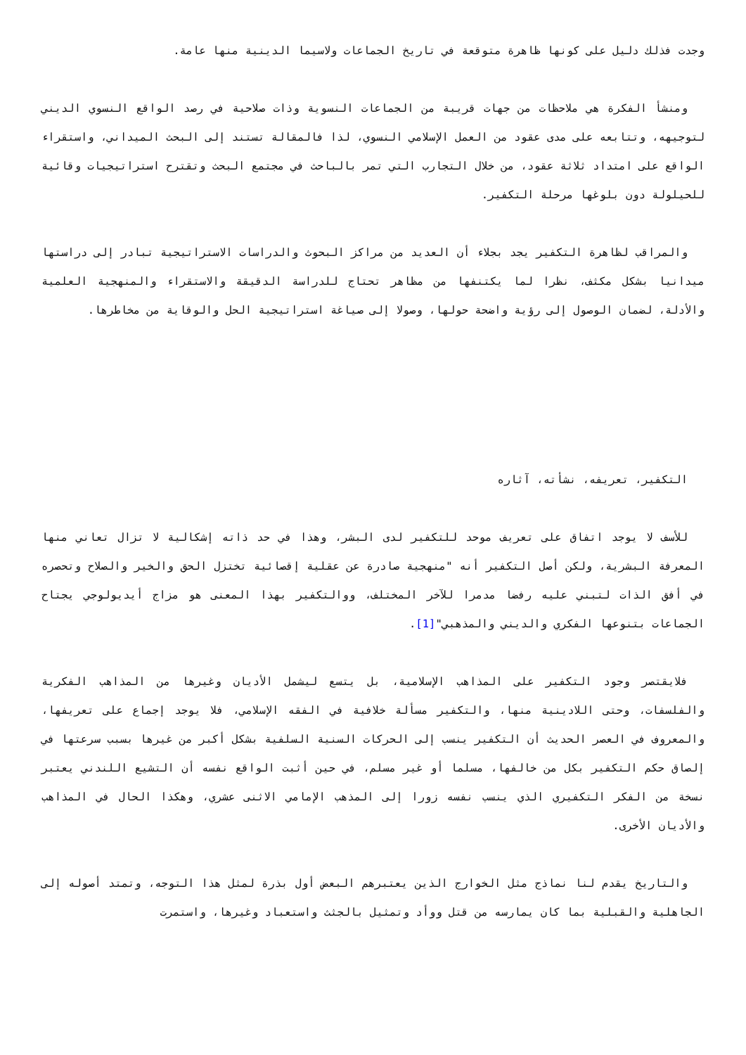وجدت فذلك دليل على كونها ظاهرة متوقعة في تاريخ الجماعات ولاسيما الدينية منها عامة.
ومنشأ الفكرة هي ملاحظات من جهات قريبة من الجماعات النسوية وذات صلاحية في رصد الواقع النسوي الديني لتوجيهه، وتتابعه على مدى عقود من العمل الإسلامي النسوي، لذا فالمقالة تستند إلى البحث الميداني، واستقراء الواقع على امتداد ثلاثة عقود، من خلال التجارب التي تمر بالباحث في مجتمع البحث وتقترح استراتيجيات وقائية للحيلولة دون بلوغها مرحلة التكفير.
والمراقب لظاهرة التكفير يجد بجلاء أن العديد من مراكز البحوث والدراسات الاستراتيجية تبادر إلى دراستها ميدانيا بشكل مكثف، نظرا لما يكتنفها من مظاهر تحتاج للدراسة الدقيقة والاستقراء والمنهجية العلمية والأدلة، لضمان الوصول إلى رؤية واضحة حولها، وصولا إلى صياغة استراتيجية الحل والوقاية من مخاطرها.
التكفير، تعريفه، نشأته، آثاره
للأسف لا يوجد اتفاق على تعريف موحد للتكفير لدى البشر، وهذا في حد ذاته إشكالية لا تزال تعاني منها المعرفة البشرية، ولكن أصل التكفير أنه "منهجية صادرة عن عقلية إقصائية تختزل الحق والخير والصلاح وتحصره في أفق الذات لتبني عليه رفضا مدمرا للآخر المختلف، ووالتكفير بهذا المعنى هو مزاج أيديولوجي يجتاح الجماعات بتنوعها الفكري والديني والمذهبي"[1].
فلايقتصر وجود التكفير على المذاهب الإسلامية، بل يتسع ليشمل الأديان وغيرها من المذاهب الفكرية والفلسفات، وحتى اللادينية منها، والتكفير مسألة خلافية في الفقه الإسلامي، فلا يوجد إجماع على تعريفها، والمعروف في العصر الحديث أن التكفير ينسب إلى الحركات السنية السلفية بشكل أكبر من غيرها بسبب سرعتها في إلصاق حكم التكفير بكل من خالفها، مسلما أو غير مسلم، في حين أثبت الواقع نفسه أن التشيع اللندني يعتبر نسخة من الفكر التكفيري الذي ينسب نفسه زورا إلى المذهب الإمامي الاثنى عشري، وهكذا الحال في المذاهب والأديان الأخرى.
والتاريخ يقدم لنا نماذج مثل الخوارج الذين يعتبرهم البعض أول بذرة لمثل هذا التوجه، وتمتد أصوله إلى الجاهلية والقبلية بما كان يمارسه من قتل ووأد وتمثيل بالجثث واستعباد وغيرها، واستمرت